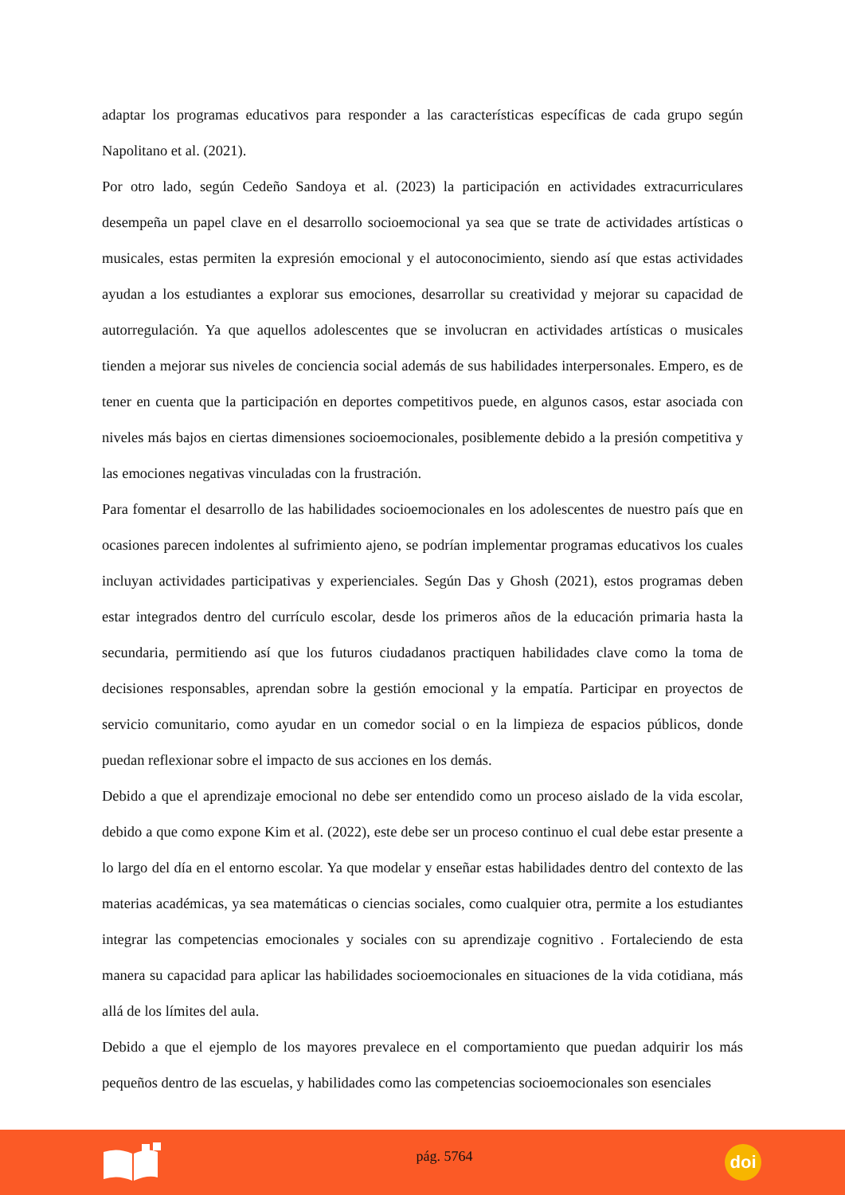adaptar los programas educativos para responder a las características específicas de cada grupo según Napolitano et al. (2021).
Por otro lado, según Cedeño Sandoya et al. (2023) la participación en actividades extracurriculares desempeña un papel clave en el desarrollo socioemocional ya sea que se trate de actividades artísticas o musicales, estas permiten la expresión emocional y el autoconocimiento, siendo así que estas actividades ayudan a los estudiantes a explorar sus emociones, desarrollar su creatividad y mejorar su capacidad de autorregulación. Ya que aquellos adolescentes que se involucran en actividades artísticas o musicales tienden a mejorar sus niveles de conciencia social además de sus habilidades interpersonales. Empero, es de tener en cuenta que la participación en deportes competitivos puede, en algunos casos, estar asociada con niveles más bajos en ciertas dimensiones socioemocionales, posiblemente debido a la presión competitiva y las emociones negativas vinculadas con la frustración.
Para fomentar el desarrollo de las habilidades socioemocionales en los adolescentes de nuestro país que en ocasiones parecen indolentes al sufrimiento ajeno, se podrían implementar programas educativos los cuales incluyan actividades participativas y experienciales. Según Das y Ghosh (2021), estos programas deben estar integrados dentro del currículo escolar, desde los primeros años de la educación primaria hasta la secundaria, permitiendo así que los futuros ciudadanos practiquen habilidades clave como la toma de decisiones responsables, aprendan sobre la gestión emocional y la empatía. Participar en proyectos de servicio comunitario, como ayudar en un comedor social o en la limpieza de espacios públicos, donde puedan reflexionar sobre el impacto de sus acciones en los demás.
Debido a que el aprendizaje emocional no debe ser entendido como un proceso aislado de la vida escolar, debido a que como expone Kim et al. (2022), este debe ser un proceso continuo el cual debe estar presente a lo largo del día en el entorno escolar. Ya que modelar y enseñar estas habilidades dentro del contexto de las materias académicas, ya sea matemáticas o ciencias sociales, como cualquier otra, permite a los estudiantes integrar las competencias emocionales y sociales con su aprendizaje cognitivo . Fortaleciendo de esta manera su capacidad para aplicar las habilidades socioemocionales en situaciones de la vida cotidiana, más allá de los límites del aula.
Debido a que el ejemplo de los mayores prevalece en el comportamiento que puedan adquirir los más pequeños dentro de las escuelas, y habilidades como las competencias socioemocionales son esenciales
pág. 5764
doi